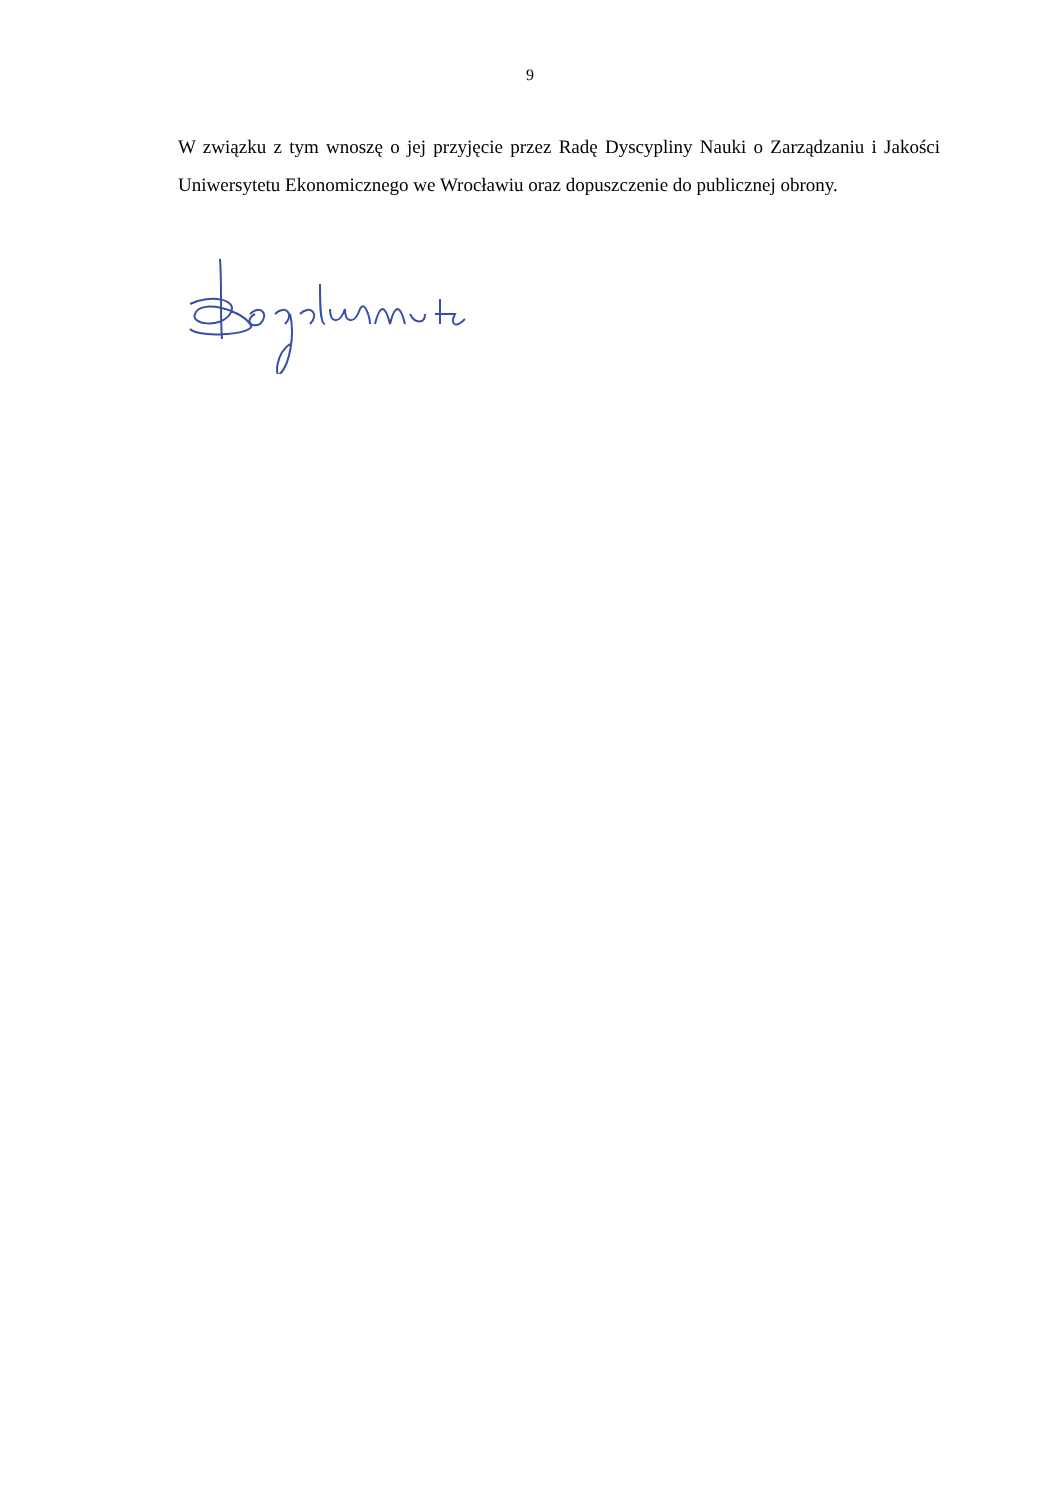9
W związku z tym wnoszę o jej przyjęcie przez Radę Dyscypliny Nauki o Zarządzaniu i Jakości Uniwersytetu Ekonomicznego we Wrocławiu oraz dopuszczenie do publicznej obrony.